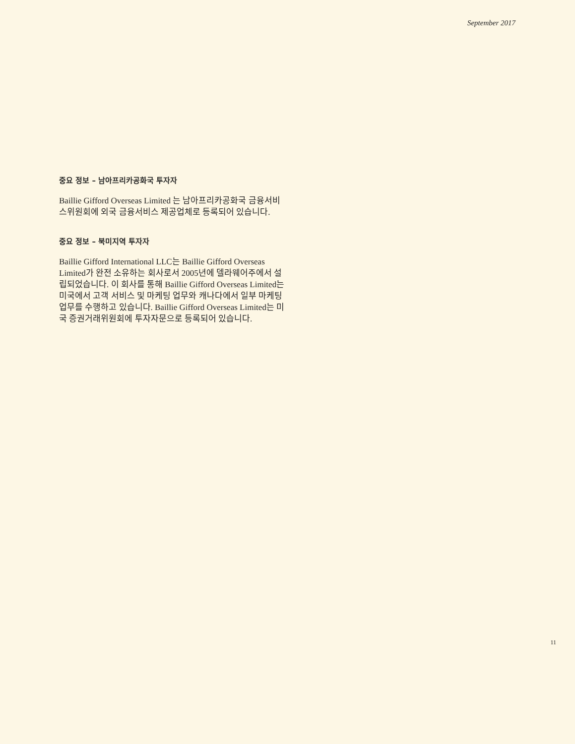September 2017
중요 정보 – 남아프리카공화국 투자자
Baillie Gifford Overseas Limited 는 남아프리카공화국 금융서비스위원회에 외국 금융서비스 제공업체로 등록되어 있습니다.
중요 정보 – 북미지역 투자자
Baillie Gifford International LLC는 Baillie Gifford Overseas Limited가 완전 소유하는 회사로서 2005년에 델라웨어주에서 설립되었습니다. 이 회사를 통해 Baillie Gifford Overseas Limited는 미국에서 고객 서비스 및 마케팅 업무와 캐나다에서 일부 마케팅 업무를 수행하고 있습니다. Baillie Gifford Overseas Limited는 미국 증권거래위원회에 투자자문으로 등록되어 있습니다.
11